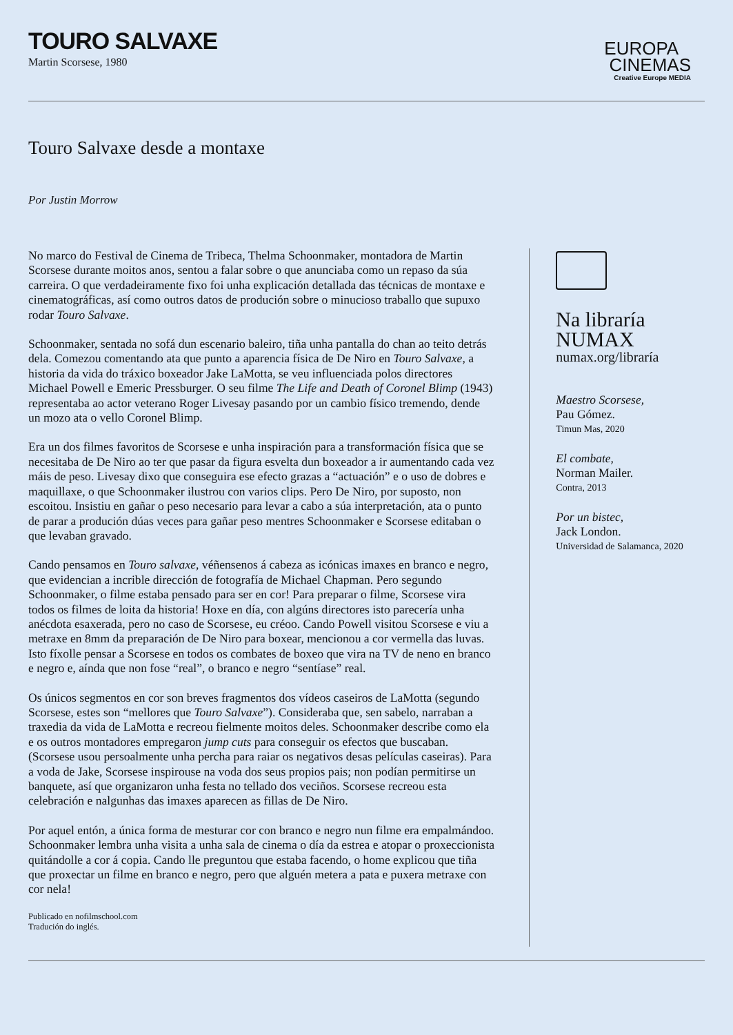TOURO SALVAXE
Martin Scorsese, 1980
EUROPA
CINEMAS
Creative Europe MEDIA
Touro Salvaxe desde a montaxe
Por Justin Morrow
No marco do Festival de Cinema de Tribeca, Thelma Schoonmaker, montadora de Martin Scorsese durante moitos anos, sentou a falar sobre o que anunciaba como un repaso da súa carreira. O que verdadeiramente fixo foi unha explicación detallada das técnicas de montaxe e cinematográficas, así como outros datos de produción sobre o minucioso traballo que supuxo rodar Touro Salvaxe.
Schoonmaker, sentada no sofá dun escenario baleiro, tiña unha pantalla do chan ao teito detrás dela. Comezou comentando ata que punto a aparencia física de De Niro en Touro Salvaxe, a historia da vida do tráxico boxeador Jake LaMotta, se veu influenciada polos directores Michael Powell e Emeric Pressburger. O seu filme The Life and Death of Coronel Blimp (1943) representaba ao actor veterano Roger Livesay pasando por un cambio físico tremendo, dende un mozo ata o vello Coronel Blimp.
Era un dos filmes favoritos de Scorsese e unha inspiración para a transformación física que se necesitaba de De Niro ao ter que pasar da figura esvelta dun boxeador a ir aumentando cada vez máis de peso. Livesay dixo que conseguira ese efecto grazas a “actuación” e o uso de dobres e maquillaxe, o que Schoonmaker ilustrou con varios clips. Pero De Niro, por suposto, non escoitou. Insistiu en gañar o peso necesario para levar a cabo a súa interpretación, ata o punto de parar a produción dúas veces para gañar peso mentres Schoonmaker e Scorsese editaban o que levaban gravado.
Cando pensamos en Touro salvaxe, véñensenos á cabeza as icónicas imaxes en branco e negro, que evidencian a incrible dirección de fotografía de Michael Chapman. Pero segundo Schoonmaker, o filme estaba pensado para ser en cor! Para preparar o filme, Scorsese vira todos os filmes de loita da historia! Hoxe en día, con algúns directores isto parecería unha anécdota esaxerada, pero no caso de Scorsese, eu créoo. Cando Powell visitou Scorsese e viu a metraxe en 8mm da preparación de De Niro para boxear, mencionou a cor vermella das luvas. Isto fíxolle pensar a Scorsese en todos os combates de boxeo que vira na TV de neno en branco e negro e, aínda que non fose “real”, o branco e negro “sentíase” real.
Os únicos segmentos en cor son breves fragmentos dos vídeos caseiros de LaMotta (segundo Scorsese, estes son “mellores que Touro Salvaxe”). Consideraba que, sen sabelo, narraban a traxedia da vida de LaMotta e recreou fielmente moitos deles. Schoonmaker describe como ela e os outros montadores empregaron jump cuts para conseguir os efectos que buscaban. (Scorsese usou persoalmente unha percha para raiar os negativos desas películas caseiras). Para a voda de Jake, Scorsese inspirouse na voda dos seus propios pais; non podían permitirse un banquete, así que organizaron unha festa no tellado dos veciños. Scorsese recreou esta celebración e nalgunhas das imaxes aparecen as fillas de De Niro.
Por aquel entón, a única forma de mesturar cor con branco e negro nun filme era empalmándoo. Schoonmaker lembra unha visita a unha sala de cinema o día da estrea e atopar o proxeccionista quitándolle a cor á copia. Cando lle preguntou que estaba facendo, o home explicou que tiña que proxectar un filme en branco e negro, pero que alguén metera a pata e puxera metraxe con cor nela!
Publicado en nofilmschool.com
Tradución do inglés.
Na libraría
NUMAX
numax.org/libraría
Maestro Scorsese,
Pau Gómez.
Timun Mas, 2020
El combate,
Norman Mailer.
Contra, 2013
Por un bistec,
Jack London.
Universidad de Salamanca, 2020